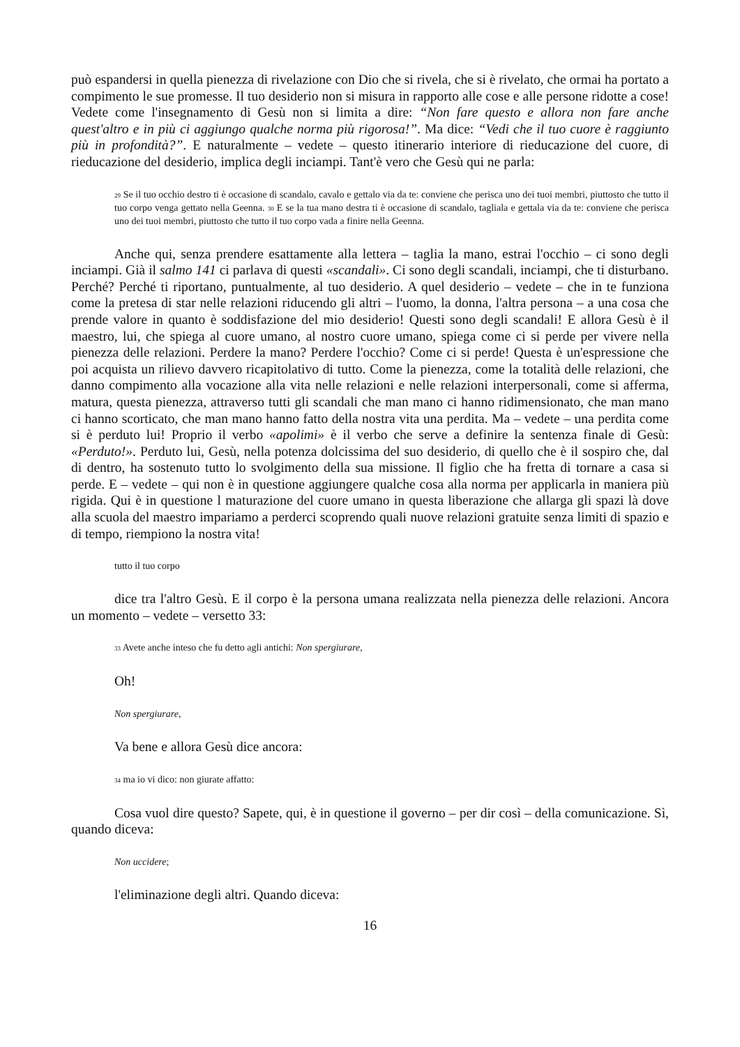può espandersi in quella pienezza di rivelazione con Dio che si rivela, che si è rivelato, che ormai ha portato a compimento le sue promesse. Il tuo desiderio non si misura in rapporto alle cose e alle persone ridotte a cose! Vedete come l'insegnamento di Gesù non si limita a dire: “Non fare questo e allora non fare anche quest'altro e in più ci aggiungo qualche norma più rigorosa!”. Ma dice: “Vedi che il tuo cuore è raggiunto più in profondità?”. E naturalmente – vedete – questo itinerario interiore di rieducazione del cuore, di rieducazione del desiderio, implica degli inciampi. Tant'è vero che Gesù qui ne parla:
<sup>29</sup> Se il tuo occhio destro ti è occasione di scandalo, cavalo e gettalo via da te: conviene che perisca uno dei tuoi membri, piuttosto che tutto il tuo corpo venga gettato nella Geenna. <sup>30</sup> E se la tua mano destra ti è occasione di scandalo, tagliala e gettala via da te: conviene che perisca uno dei tuoi membri, piuttosto che tutto il tuo corpo vada a finire nella Geenna.
Anche qui, senza prendere esattamente alla lettera – taglia la mano, estrai l'occhio – ci sono degli inciampi. Già il salmo 141 ci parlava di questi «scandali». Ci sono degli scandali, inciampi, che ti disturbano. Perché? Perché ti riportano, puntualmente, al tuo desiderio. A quel desiderio – vedete – che in te funziona come la pretesa di star nelle relazioni riducendo gli altri – l'uomo, la donna, l'altra persona – a una cosa che prende valore in quanto è soddisfazione del mio desiderio! Questi sono degli scandali! E allora Gesù è il maestro, lui, che spiega al cuore umano, al nostro cuore umano, spiega come ci si perde per vivere nella pienezza delle relazioni. Perdere la mano? Perdere l'occhio? Come ci si perde! Questa è un'espressione che poi acquista un rilievo davvero ricapitolativo di tutto. Come la pienezza, come la totalità delle relazioni, che danno compimento alla vocazione alla vita nelle relazioni e nelle relazioni interpersonali, come si afferma, matura, questa pienezza, attraverso tutti gli scandali che man mano ci hanno ridimensionato, che man mano ci hanno scorticato, che man mano hanno fatto della nostra vita una perdita. Ma – vedete – una perdita come si è perduto lui! Proprio il verbo «apolimi» è il verbo che serve a definire la sentenza finale di Gesù: «Perduto!». Perduto lui, Gesù, nella potenza dolcissima del suo desiderio, di quello che è il sospiro che, dal di dentro, ha sostenuto tutto lo svolgimento della sua missione. Il figlio che ha fretta di tornare a casa si perde. E – vedete – qui non è in questione aggiungere qualche cosa alla norma per applicarla in maniera più rigida. Qui è in questione l maturazione del cuore umano in questa liberazione che allarga gli spazi là dove alla scuola del maestro impariamo a perderci scoprendo quali nuove relazioni gratuite senza limiti di spazio e di tempo, riempiono la nostra vita!
tutto il tuo corpo
dice tra l'altro Gesù. E il corpo è la persona umana realizzata nella pienezza delle relazioni. Ancora un momento – vedete – versetto 33:
<sup>33</sup> Avete anche inteso che fu detto agli antichi: Non spergiurare,
Oh!
Non spergiurare,
Va bene e allora Gesù dice ancora:
<sup>34</sup> ma io vi dico: non giurate affatto:
Cosa vuol dire questo? Sapete, qui, è in questione il governo – per dir così – della comunicazione. Sì, quando diceva:
Non uccidere;
l'eliminazione degli altri. Quando diceva:
16